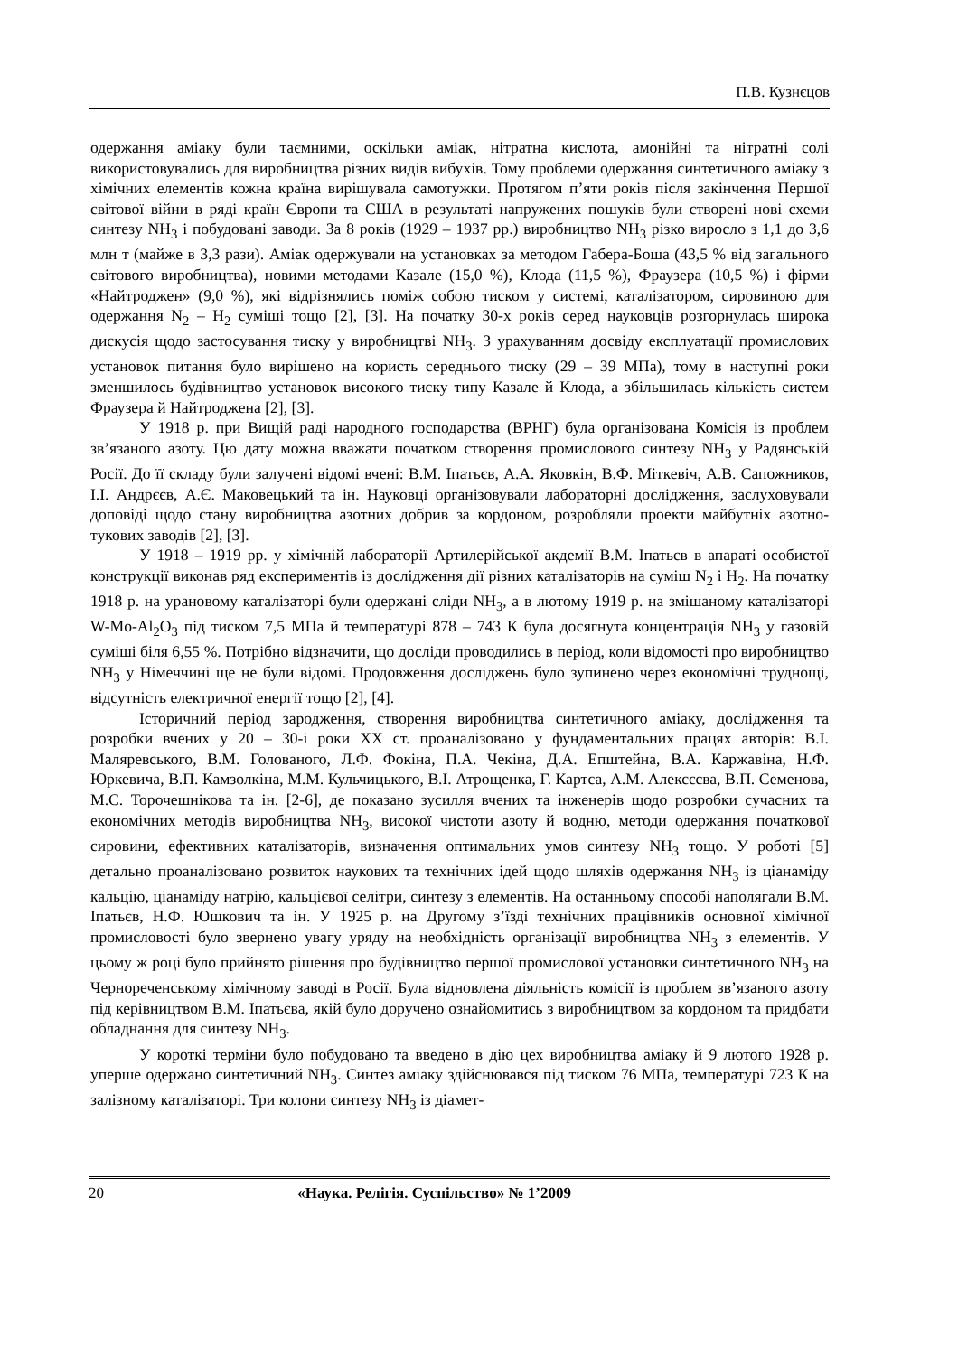П.В. Кузнєцов
одержання аміаку були таємними, оскільки аміак, нітратна кислота, амонійні та нітратні солі використовувались для виробництва різних видів вибухів. Тому проблеми одержання синтетичного аміаку з хімічних елементів кожна країна вирішувала самотужки. Протягом п’яти років після закінчення Першої світової війни в ряді країн Європи та США в результаті напружених пошуків були створені нові схеми синтезу NH<sub>3</sub> і побудовані заводи. За 8 років (1929 – 1937 рр.) виробництво NH<sub>3</sub> різко виросло з 1,1 до 3,6 млн т (майже в 3,3 рази). Аміак одержували на установках за методом Габера-Боша (43,5 % від загального світового виробництва), новими методами Казале (15,0 %), Клода (11,5 %), Фраузера (10,5 %) і фірми «Найтроджен» (9,0 %), які відрізнялись поміж собою тиском у системі, каталізатором, сировиною для одержання N<sub>2</sub> – H<sub>2</sub> суміші тощо [2], [3]. На початку 30-х років серед науковців розгорнулась широка дискусія щодо застосування тиску у виробництві NH<sub>3</sub>. З урахуванням досвіду експлуатації промислових установок питання було вирішено на користь середнього тиску (29 – 39 МПа), тому в наступні роки зменшилось будівництво установок високого тиску типу Казале й Клода, а збільшилась кількість систем Фраузера й Найтроджена [2], [3].
У 1918 р. при Вищій раді народного господарства (ВРНГ) була організована Комісія із проблем зв’язаного азоту. Цю дату можна вважати початком створення промислового синтезу NH<sub>3</sub> у Радянській Росії. До її складу були залучені відомі вчені: В.М. Іпатьєв, А.А. Яковкін, В.Ф. Міткевіч, А.В. Сапожников, І.І. Андрєєв, А.Є. Маковецький та ін. Науковці організовували лабораторні дослідження, заслуховували доповіді щодо стану виробництва азотних добрив за кордоном, розробляли проекти майбутніх азотно-тукових заводів [2], [3].
У 1918 – 1919 рр. у хімічній лабораторії Артилерійської акдемії В.М. Іпатьєв в апараті особистої конструкції виконав ряд експериментів із дослідження дії різних каталізаторів на суміш N<sub>2</sub> і H<sub>2</sub>. На початку 1918 р. на урановому каталізаторі були одержані сліди NH<sub>3</sub>, а в лютому 1919 р. на змішаному каталізаторі W-Mo-Al<sub>2</sub>O<sub>3</sub> під тиском 7,5 МПа й температурі 878 – 743 К була досягнута концентрація NH<sub>3</sub> у газовій суміші біля 6,55 %. Потрібно відзначити, що досліди проводились в період, коли відомості про виробництво NH<sub>3</sub> у Німеччині ще не були відомі. Продовження досліджень було зупинено через економічні труднощі, відсутність електричної енергії тощо [2], [4].
Історичний період зародження, створення виробництва синтетичного аміаку, дослідження та розробки вчених у 20 – 30-і роки XX ст. проаналізовано у фундаментальних працях авторів: В.І. Маляревського, В.М. Голованого, Л.Ф. Фокіна, П.А. Чекіна, Д.А. Епштейна, В.А. Каржавіна, Н.Ф. Юркевича, В.П. Камзолкіна, М.М. Кульчицького, В.І. Атрощенка, Г. Картса, А.М. Алексєєва, В.П. Семенова, М.С. Торочешнікова та ін. [2-6], де показано зусилля вчених та інженерів щодо розробки сучасних та економічних методів виробництва NH<sub>3</sub>, високої чистоти азоту й водню, методи одержання початкової сировини, ефективних каталізаторів, визначення оптимальних умов синтезу NH<sub>3</sub> тощо. У роботі [5] детально проаналізовано розвиток наукових та технічних ідей щодо шляхів одержання NH<sub>3</sub> із ціанаміду кальцію, ціанаміду натрію, кальцієвої селітри, синтезу з елементів. На останньому способі наполягали В.М. Іпатьєв, Н.Ф. Юшкович та ін. У 1925 р. на Другому з’їзді технічних працівників основної хімічної промисловості було звернено увагу уряду на необхідність організації виробництва NH<sub>3</sub> з елементів. У цьому ж році було прийнято рішення про будівництво першої промислової установки синтетичного NH<sub>3</sub> на Чернореченському хімічному заводі в Росії. Була відновлена діяльність комісії із проблем зв’язаного азоту під керівництвом В.М. Іпатьєва, якій було доручено ознайомитись з виробництвом за кордоном та придбати обладнання для синтезу NH<sub>3</sub>.
У короткі терміни було побудовано та введено в дію цех виробництва аміаку й 9 лютого 1928 р. уперше одержано синтетичний NH<sub>3</sub>. Синтез аміаку здійснювався під тиском 76 МПа, температурі 723 К на залізному каталізаторі. Три колони синтезу NH<sub>3</sub> із діамет-
20 «Наука. Релігія. Суспільство» № 1’2009